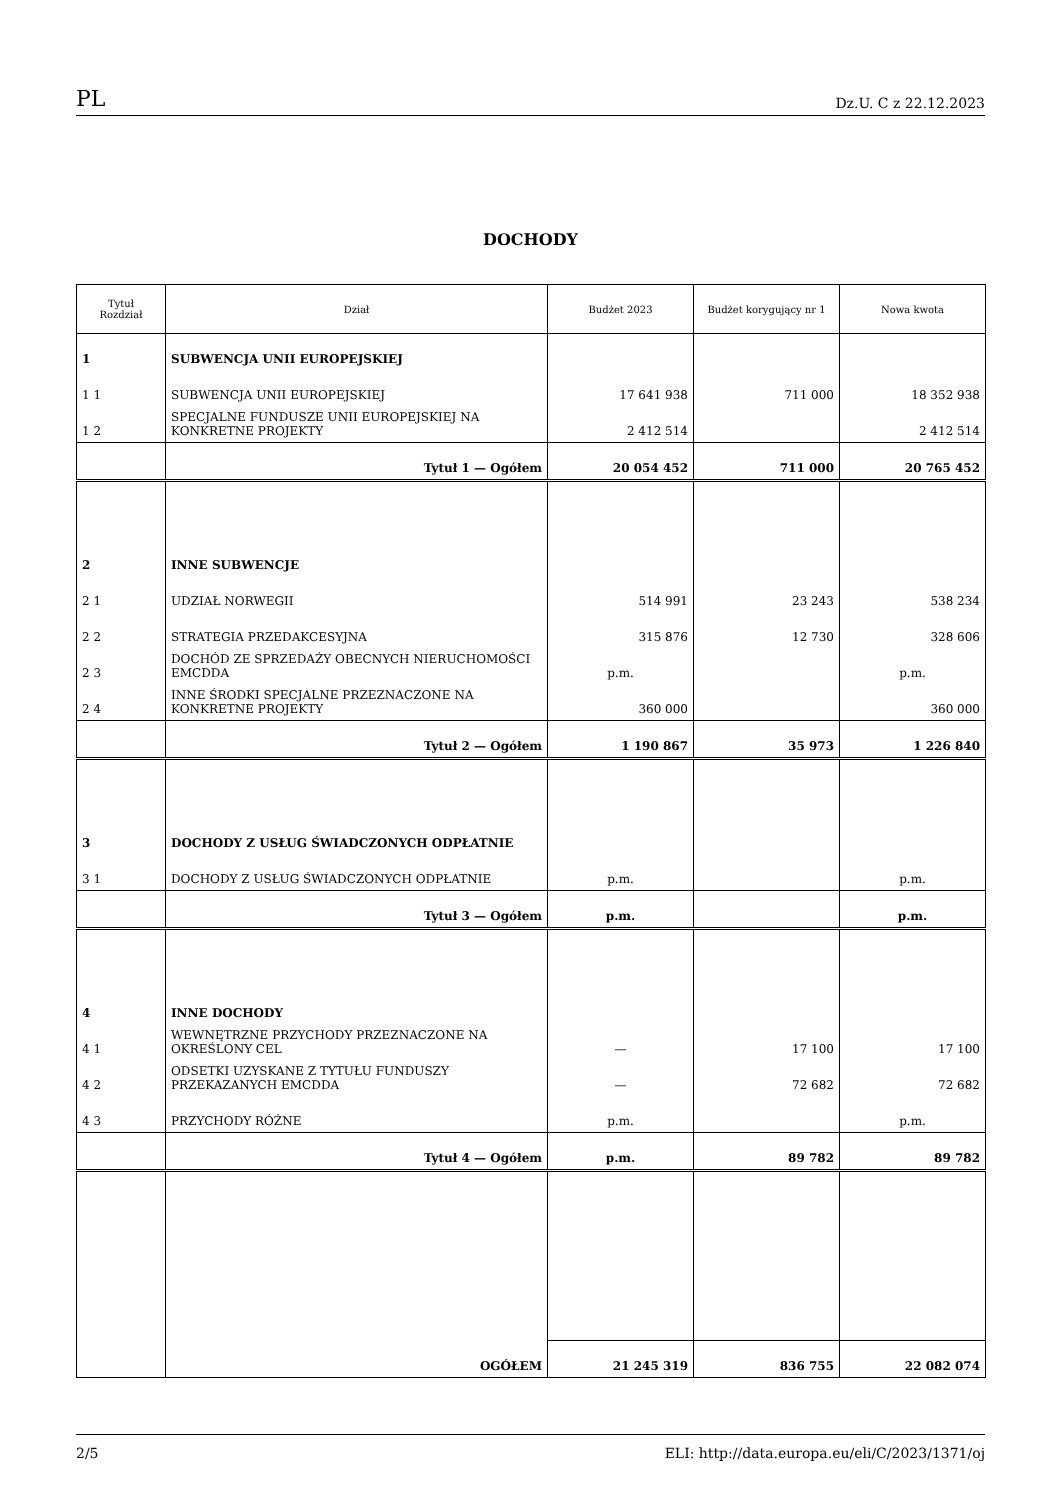PL Dz.U. C z 22.12.2023
DOCHODY
| Tytuł Rozdział | Dział | Budżet 2023 | Budżet korygujący nr 1 | Nowa kwota |
| --- | --- | --- | --- | --- |
| 1 | SUBWENCJA UNII EUROPEJSKIEJ | | | |
| 1 1 | SUBWENCJA UNII EUROPEJSKIEJ | 17 641 938 | 711 000 | 18 352 938 |
| 1 2 | SPECJALNE FUNDUSZE UNII EUROPEJSKIEJ NA KONKRETNE PROJEKTY | 2 412 514 | | 2 412 514 |
| | Tytuł 1 — Ogółem | 20 054 452 | 711 000 | 20 765 452 |
| 2 | INNE SUBWENCJE | | | |
| 2 1 | UDZIAŁ NORWEGII | 514 991 | 23 243 | 538 234 |
| 2 2 | STRATEGIA PRZEDAKCESYJNA | 315 876 | 12 730 | 328 606 |
| 2 3 | DOCHÓD ZE SPRZEDAŻY OBECNYCH NIERUCHOMOŚCI EMCDDA | p.m. | | p.m. |
| 2 4 | INNE ŚRODKI SPECJALNE PRZEZNACZONE NA KONKRETNE PROJEKTY | 360 000 | | 360 000 |
| | Tytuł 2 — Ogółem | 1 190 867 | 35 973 | 1 226 840 |
| 3 | DOCHODY Z USŁUG ŚWIADCZONYCH ODPŁATNIE | | | |
| 3 1 | DOCHODY Z USŁUG ŚWIADCZONYCH ODPŁATNIE | p.m. | | p.m. |
| | Tytuł 3 — Ogółem | p.m. | | p.m. |
| 4 | INNE DOCHODY | | | |
| 4 1 | WEWNĘTRZNE PRZYCHODY PRZEZNACZONE NA OKREŚLONY CEL | — | 17 100 | 17 100 |
| 4 2 | ODSETKI UZYSKANE Z TYTUŁU FUNDUSZY PRZEKAZANYCH EMCDDA | — | 72 682 | 72 682 |
| 4 3 | PRZYCHODY RÓŻNE | p.m. | | p.m. |
| | Tytuł 4 — Ogółem | p.m. | 89 782 | 89 782 |
| | OGÓŁEM | 21 245 319 | 836 755 | 22 082 074 |
2/5 ELI: http://data.europa.eu/eli/C/2023/1371/oj